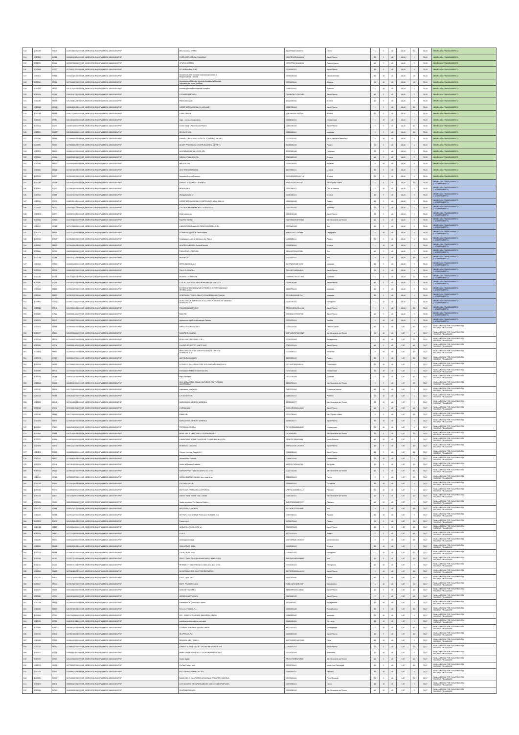| 513 | 1095288 | 67428 | 0139728/02/02/2024/R_MARCHE/GRM/SIP/A/380.50.130/2023/SIP/97 | BELLUCCI STEFANO | BLLSFN66D22G157S | Osimo | 5 | 5 | 40 | 13,33 | 10 | 73,33 | AMMESSA A FINANZIAMENTO |
| 514 | 1095915 | 68034 | 0232881/28/02/2024/R_MARCHE/GRM/SIP/A/380.50.130/2023/SIP/97 | PINTO DI FEDERICA D'ANGELO | DNGFRC87D66A462U | Ascoli Piceno | 10 | 5 | 40 | 13,33 | 5 | 73,33 | AMMESSA A FINANZIAMENTO |
| 515 | 1096088 | 68213 | 0270697/06/03/2024/R_MARCHE/GRM/SIP/A/380.50.130/2023/SIP/97 | SPURIO MATTEO | SPRMTT94H14A462W | Castel di Lama | 10 | 5 | 40 | 13,33 | 5 | 73,33 | AMMESSA A FINANZIAMENTO |
| 516 | 1095418 | 67550 | 0175082/12/02/2024/R_MARCHE/GRM/SIP/A/380.50.130/2023/SIP/97 | CE.SER.FARMA S.R.L. | 01296990441 | Ascoli Piceno | 10 | 5 | 40 | 13,33 | 5 | 73,33 | AMMESSA A FINANZIAMENTO |
| 517 | 1095302 | 67441 | 0131937/01/02/2024/R_MARCHE/GRM/SIP/A/380.50.130/2023/SIP/97 | Assistenza 2000 Societa' Cooperativa Sociale A Responsabilita' Limitata | 01583280449 | Castelraimondo | 10 | 10 | 20 | 13,33 | 20 | 73,33 | AMMESSA A FINANZIAMENTO |
| 518 | 1096616 | 68712 | 0277849/07/03/2024/R_MARCHE/GRM/SIP/A/380.50.130/2023/SIP/97 | Associazione Culturale Musicale Accademia Musicale Internazionale Maria Malibran | 02059450441 | Altidona | 10 | 10 | 20 | 13,33 | 20 | 73,33 | AMMESSA A FINANZIAMENTO |
| 519 | 1096131 | 68257 | 0267675/05/03/2024/R_MARCHE/GRM/SIP/A/380.50.130/2023/SIP/97 | società agricola Monti società semplice | 01885310431 | Pollenza | 5 | 10 | 40 | 13,33 | 5 | 73,33 | AMMESSA A FINANZIAMENTO |
| 520 | 1095591 | 67717 | 0194154/16/02/2024/R_MARCHE/GRM/SIP/A/380.50.130/2023/SIP/97 | CALVARESI MONICA | CLVMNC91C47H769D | Ascoli Piceno | 10 | 5 | 40 | 13,33 | 5 | 73,33 | AMMESSA A FINANZIAMENTO |
| 521 | 1096046 | 68163 | 0252119/01/03/2024/R_MARCHE/GRM/SIP/A/380.50.130/2023/SIP/97 | Patronato ANMIL | 97612440582 | Ancona | 10 | 5 | 40 | 13,33 | 5 | 73,33 | AMMESSA A FINANZIAMENTO |
| 522 | 1096411 | 68529 | 0268046/05/03/2024/R_MARCHE/GRM/SIP/A/380.50.130/2023/SIP/97 | COOPERATIVA SOCIALE IL LEGAME | 02180780443 | Ascoli Piceno | 5 | 5 | 40 | 13,33 | 10 | 73,33 | AMMESSA A FINANZIAMENTO |
| 523 | 1096044 | 68164 | 0236271/28/02/2024/R_MARCHE/GRM/SIP/A/380.50.130/2023/SIP/97 | LORIS VALERI | VLRLRS93A15A271N | Ancona | 10 | 5 | 40 | 13,33 | 5 | 73,33 | AMMESSA A FINANZIAMENTO |
| 524 | 1095615 | 67740 | 0261491/04/03/2024/R_MARCHE/GRM/SIP/A/380.50.130/2023/SIP/97 | Argo - Società Cooperativa | 02399010442 | Grottammare | 5 | 10 | 40 | 13,33 | 5 | 73,33 | AMMESSA A FINANZIAMENTO |
| 525 | 1095124 | 67276 | 0168601/09/02/2024/R_MARCHE/GRM/SIP/A/380.50.130/2023/SIP/97 | Croce Verde ONLUS Ascoli Piceno | 01437780446 | Ascoli Piceno | 5 | 5 | 40 | 13,33 | 10 | 73,33 | AMMESSA A FINANZIAMENTO |
| 526 | 1096065 | 68190 | 0261686/04/03/2024/R_MARCHE/GRM/SIP/A/380.50.130/2023/SIP/97 | DELCICO SRL | 02110440431 | Macerata | 5 | 5 | 40 | 13,33 | 10 | 73,33 | AMMESSA A FINANZIAMENTO |
| 527 | 1096186 | 68311 | 0270888/06/03/2024/R_MARCHE/GRM/SIP/A/380.50.130/2023/SIP/97 | OMNIA CONSULTING SOCIETA' COOPERATIVA A R.L. | 02005530445 | Santa Vittoria in Matenano | 5 | 10 | 40 | 13,33 | 5 | 73,33 | AMMESSA A FINANZIAMENTO |
| 528 | 1096485 | 68595 | 0270809/06/03/2024/R_MARCHE/GRM/SIP/A/380.50.130/2023/SIP/97 | AUSER PROVINCIALE SERRUNGARINA ODV ETS | 90039430410 | Pesaro | 10 | 5 | 40 | 13,33 | 5 | 73,33 | AMMESSA A FINANZIAMENTO |
| 529 | 1095979 | 68102 | 0228921/27/02/2024/R_MARCHE/GRM/SIP/A/380.50.130/2023/SIP/97 | ASSOCIAZIONE LA LENTE APS | 92047830440 | Folignano | 10 | 5 | 40 | 13,33 | 5 | 73,33 | AMMESSA A FINANZIAMENTO |
| 530 | 1095322 | 67461 | 0130858/01/02/2024/R_MARCHE/GRM/SIP/A/380.50.130/2023/SIP/97 | MESSI & PAOLONI SRL | 00109100420 | Ancona | 10 | 5 | 40 | 13,33 | 5 | 73,33 | AMMESSA A FINANZIAMENTO |
| 531 | 1095982 | 68106 | 0234369/28/02/2024/R_MARCHE/GRM/SIP/A/380.50.130/2023/SIP/97 | WILSON SRL | 01983240431 | Recanati | 5 | 10 | 40 | 13,33 | 5 | 73,33 | AMMESSA A FINANZIAMENTO |
| 532 | 1095992 | 68113 | 0274371/06/03/2024/R_MARCHE/GRM/SIP/A/380.50.130/2023/SIP/97 | ADS TENNIS URBANIA | 91007880411 | Urbania | 10 | 5 | 40 | 13,33 | 5 | 73,33 | AMMESSA A FINANZIAMENTO |
| 533 | 1096563 | 68667 | 0276810/07/03/2024/R_MARCHE/GRM/SIP/A/380.50.130/2023/SIP/97 | Avvocato Andrea Rascioni | RSCNDR85D05A271U | Ancona | 10 | 5 | 40 | 13,33 | 5 | 73,33 | AMMESSA A FINANZIAMENTO |
| 534 | 1095636 | 67758 | 0261845/04/03/2024/R_MARCHE/GRM/SIP/A/380.50.130/2023/SIP/97 | OMMAG DI MARZIALI ALBERTO | MRZLRT50C28I324F | Sant'Elpidio a Mare | 5 | 5 | 40 | 13,33 | 10 | 73,33 | AMMESSA A FINANZIAMENTO (I SCORRIMENTO) |
| 535 | 1095855 | 67975 | 0270963/06/03/2024/R_MARCHE/GRM/SIP/A/380.50.130/2023/SIP/97 | WOOP SRLS | 02650840412 | Colli al Metauro | 5 | 10 | 40 | 13,33 | 5 | 73,33 | AMMESSA A FINANZIAMENTO (I SCORRIMENTO) |
| 536 | 1095820 | 67943 | 0214107/22/02/2024/R_MARCHE/GRM/SIP/A/380.50.130/2023/SIP/97 | Workgate Italia srl | 02290140421 | Ancona | 10 | 5 | 40 | 13,33 | 5 | 73,33 | AMMESSA A FINANZIAMENTO (I SCORRIMENTO) |
| 537 | 1095552 | 67679 | 0188526/15/02/2024/R_MARCHE/GRM/SIP/A/380.50.130/2023/SIP/97 | COOPERATIVA SOCIALE L'IMPREVISTO A R.L. ONLUS | 01366340410 | Pesaro | 10 | 5 | 40 | 13,33 | 5 | 73,33 | AMMESSA A FINANZIAMENTO (I SCORRIMENTO) |
| 538 | 1096126 | 68252 | 0258411/04/03/2024/R_MARCHE/GRM/SIP/A/380.50.130/2023/SIP/97 | STUDIO IOMMI-MENICHELLI & ASSOCIATI | 01961750435 | Macerata | 10 | 5 | 40 | 13,33 | 5 | 73,33 | AMMESSA A FINANZIAMENTO (I SCORRIMENTO) |
| 539 | 1095954 | 68075 | 0225097/26/02/2024/R_MARCHE/GRM/SIP/A/380.50.130/2023/SIP/97 | Ditta individuale | 02432510440 | Ascoli Piceno | 10 | 5 | 40 | 13,33 | 5 | 73,33 | AMMESSA A FINANZIAMENTO (I SCORRIMENTO) |
| 540 | 1095343 | 67484 | 0141784/02/02/2024/R_MARCHE/GRM/SIP/A/380.50.130/2023/SIP/97 | FAZZINI TONINO | FZZTNN60H13H769W | San Benedetto del Tronto | 10 | 5 | 40 | 13,33 | 5 | 73,33 | AMMESSA A FINANZIAMENTO (I SCORRIMENTO) |
| 541 | 1096427 | 68544 | 0272178/06/03/2024/R_MARCHE/GRM/SIP/A/380.50.130/2023/SIP/97 | LABORATORIO ANALISI CROCE AZZURRA S.R.L. | 02075400420 | Jesi | 10 | 5 | 40 | 13,33 | 5 | 73,33 | AMMESSA A FINANZIAMENTO (I SCORRIMENTO) |
| 542 | 1096203 | 68328 | 0255157/02/03/2024/R_MARCHE/GRM/SIP/A/380.50.130/2023/SIP/97 | La Valle dei Vigneti di Gioele Marini | MRNGLI93T17H769Y | Castignano | 5 | 10 | 40 | 13,33 | 5 | 73,33 | AMMESSA A FINANZIAMENTO (I SCORRIMENTO) |
| 543 | 1096519 | 68624 | 0278649/07/03/2024/R_MARCHE/GRM/SIP/A/380.50.130/2023/SIP/97 | Il Saltallegro SNC di Bartolucci A e Palo A | 02498990411 | Pesaro | 10 | 5 | 40 | 13,33 | 5 | 73,33 | AMMESSA A FINANZIAMENTO (I SCORRIMENTO) |
| 544 | 1096310 | 68427 | 0272943/06/03/2024/R_MARCHE/GRM/SIP/A/380.50.130/2023/SIP/97 | HUMTELEMED SRL Società Benefit | 02939590432 | Ancona | 5 | 10 | 40 | 13,33 | 5 | 73,33 | AMMESSA A FINANZIAMENTO (I SCORRIMENTO) |
| 545 | 1096442 | 68559 | 0269568/06/03/2024/R_MARCHE/GRM/SIP/A/380.50.130/2023/SIP/97 | TARANTINO LORENZO | TRNLNZ70C21E783L | Jesi | 10 | 5 | 40 | 13,33 | 5 | 73,33 | AMMESSA A FINANZIAMENTO (I SCORRIMENTO) |
| 546 | 1095059 | 67214 | 0063151/16/01/2024/R_MARCHE/GRM/SIP/A/380.50.130/2023/SIP/97 | INGEN S.R.L. | 02104160425 | Jesi | 5 | 5 | 40 | 13,33 | 10 | 73,33 | AMMESSA A FINANZIAMENTO (I SCORRIMENTO) |
| 547 | 1095806 | 67930 | 0244331/29/02/2024/R_MARCHE/GRM/SIP/A/380.50.130/2023/SIP/97 | DITTA INDIVIDUALE | MLTVNI56R48E783W | Macerata | 10 | 5 | 40 | 13,33 | 5 | 73,33 | AMMESSA A FINANZIAMENTO (I SCORRIMENTO) |
| 548 | 1096663 | 68758 | 0280026/07/03/2024/R_MARCHE/GRM/SIP/A/380.50.130/2023/SIP/97 | TASSI ELEONORA | TSSLNR74M59A462V | Ascoli Piceno | 10 | 5 | 40 | 13,33 | 5 | 73,33 | AMMESSA A FINANZIAMENTO (I SCORRIMENTO) |
| 549 | 1095632 | 67754 | 0267511/05/03/2024/R_MARCHE/GRM/SIP/A/380.50.130/2023/SIP/97 | ROMINA LEOMBRUNI | LMBRMN71B64E783D | Macerata | 5 | 5 | 40 | 13,33 | 10 | 73,33 | AMMESSA A FINANZIAMENTO (I SCORRIMENTO) |
| 550 | 1095116 | 67269 | 0101065/25/01/2024/R_MARCHE/GRM/SIP/A/380.50.130/2023/SIP/97 | C.I.A.M. - SOCIETA' A RESPONSABILITA' LIMITATA | 01288740440 | Ascoli Piceno | 10 | 5 | 40 | 13,33 | 5 | 73,33 | AMMESSA A FINANZIAMENTO (I SCORRIMENTO) |
| 551 | 1095143 | 67291 | 0276021/07/03/2024/R_MARCHE/GRM/SIP/A/380.50.130/2023/SIP/97 | ESTETICA TRADIZIONALE IL PROFILO DI PIRRI SIMONA E PETRINI ADUA | 01250760434 | Macerata | 10 | 5 | 40 | 13,33 | 5 | 73,33 | AMMESSA A FINANZIAMENTO (I SCORRIMENTO) |
| 552 | 1096336 | 68457 | 0278525/07/03/2024/R_MARCHE/GRM/SIP/A/380.50.130/2023/SIP/97 | CENTRO ESTERICO BEAUTY CHARM DI CIUCCI SARA | CCCSRA94S53E783T | Macerata | 10 | 5 | 40 | 13,33 | 5 | 73,33 | AMMESSA A FINANZIAMENTO (I SCORRIMENTO) |
| 553 | 1095850 | 67971 | 0219837/24/02/2024/R_MARCHE/GRM/SIP/A/380.50.130/2023/SIP/97 | AGRO SOLE E TERRA SOCIETA' A RESPONSABILITA' LIMITATA SEMPLIFICATA | 02230530442 | Servigliano | 5 | 10 | 40 | 13,33 | 5 | 73,33 | AMMESSA A FINANZIAMENTO (I SCORRIMENTO) |
| 554 | 1095692 | 67808 | 0214795/22/02/2024/R_MARCHE/GRM/SIP/A/380.50.130/2023/SIP/97 | TRANQUILLI ANTHONY | TRNNHN67A27Z401O | Ascoli Piceno | 5 | 5 | 40 | 13,33 | 10 | 73,33 | AMMESSA A FINANZIAMENTO (I SCORRIMENTO) |
| 555 | 1095480 | 67611 | 0185038/14/02/2024/R_MARCHE/GRM/SIP/A/380.50.130/2023/SIP/97 | B&B 700 | MNNNNA74T56H769I | Ascoli Piceno | 10 | 5 | 40 | 13,33 | 5 | 73,33 | AMMESSA A FINANZIAMENTO (I SCORRIMENTO) |
| 556 | 1096501 | 68607 | 0275290/07/03/2024/R_MARCHE/GRM/SIP/A/380.50.130/2023/SIP/97 | Agriturismo Agri Rio di Arcangeli Fabiola | 02002050413 | Tavullia | 5 | 10 | 40 | 13,33 | 5 | 73,33 | AMMESSA A FINANZIAMENTO (I SCORRIMENTO) |
| 557 | 1096323 | 68443 | 0278608/07/03/2024/R_MARCHE/GRM/SIP/A/380.50.130/2023/SIP/97 | VIRTUS COOP. SOCIALE | 02136110448 | Castel di Lama | 10 | 5 | 40 | 6,67 | 10 | 71,67 | NON AMMESSA PER ESAURIMENTO RISORSE FINANZIARIE |
| 558 | 1096277 | 68396 | 0261855/04/03/2024/R_MARCHE/GRM/SIP/A/380.50.130/2023/SIP/97 | GIAMPIERI SIMONA | GMPSMN70P46H769N | San Benedetto del Tronto | 10 | 10 | 40 | 6,67 | 5 | 71,67 | NON AMMESSA PER ESAURIMENTO RISORSE FINANZIARIE |
| 559 | 1096628 | 68729 | 0279106/07/03/2024/R_MARCHE/GRM/SIP/A/380.50.130/2023/SIP/97 | EDILCASA*CACCAMO - S.R.L. | 00092260439 | Serrapetrona | 5 | 10 | 40 | 6,67 | 10 | 71,67 | NON AMMESSA PER ESAURIMENTO RISORSE FINANZIARIE |
| 560 | 1095582 | 67708 | 0185030/14/02/2024/R_MARCHE/GRM/SIP/A/380.50.130/2023/SIP/97 | CALZATURE DETTO SANTE SNC | 00402250443 | Ascoli Piceno | 10 | 5 | 40 | 6,67 | 10 | 71,67 | NON AMMESSA PER ESAURIMENTO RISORSE FINANZIARIE |
| 561 | 1096371 | 68492 | 0278005/07/03/2024/R_MARCHE/GRM/SIP/A/380.50.130/2023/SIP/97 | PANDORA SOCIETA' A RESPOSABILITA' LIMITATA SEMPLIFICATA | 02268380447 | Venarotta | 5 | 10 | 40 | 6,67 | 10 | 71,67 | NON AMMESSA PER ESAURIMENTO RISORSE FINANZIARIE |
| 562 | 1095571 | 67697 | 0225681/27/02/2024/R_MARCHE/GRM/SIP/A/380.50.130/2023/SIP/97 | ALE' MURAGLIA ODV | 92055830415 | Pesaro | 10 | 5 | 40 | 6,67 | 10 | 71,67 | NON AMMESSA PER ESAURIMENTO RISORSE FINANZIARIE |
| 563 | 1096558 | 68661 | 0277389/07/03/2024/R_MARCHE/GRM/SIP/A/380.50.130/2023/SIP/97 | IL CHICCO E LA SPIGA DI DE VITA SIMONA FRANCESCA | DVTSNF79C45H501X | Comunanza | 10 | 10 | 40 | 6,67 | 5 | 71,67 | NON AMMESSA PER ESAURIMENTO RISORSE FINANZIARIE |
| 564 | 1096386 | 68506 | 0277560/07/03/2024/R_MARCHE/GRM/SIP/A/380.50.130/2023/SIP/97 | Fondazione Anffas Grottammare Ets | 01717130445 | Grottammare | 10 | 10 | 40 | 6,67 | 5 | 71,67 | NON AMMESSA PER ESAURIMENTO RISORSE FINANZIARIE |
| 565 | 1096634 | 68734 | 0280341/07/03/2024/R_MARCHE/GRM/SIP/A/380.50.130/2023/SIP/97 | Papa Nicola srl | 01672230438 | Macerata | 5 | 10 | 40 | 6,67 | 10 | 71,67 | NON AMMESSA PER ESAURIMENTO RISORSE FINANZIARIE |
| 566 | 1096041 | 68161 | 0234662/28/02/2024/R_MARCHE/GRM/SIP/A/380.50.130/2023/SIP/97 | ASS. ACCADEMIA DELLA CULTURA E DEL TURISMO SOSTENIBILE | 91041720441 | San Benedetto del Tronto | 5 | 5 | 40 | 6,67 | 15 | 71,67 | NON AMMESSA PER ESAURIMENTO RISORSE FINANZIARIE |
| 567 | 1096237 | 68359 | 0257754/04/03/2024/R_MARCHE/GRM/SIP/A/380.50.130/2023/SIP/97 | Laboratorio NovEra Srl | 01805510433 | Civitanova Marche | 10 | 10 | 40 | 6,67 | 5 | 71,67 | NON AMMESSA PER ESAURIMENTO RISORSE FINANZIARIE |
| 568 | 1096529 | 68631 | 0280204/07/03/2024/R_MARCHE/GRM/SIP/A/380.50.130/2023/SIP/97 | C.R.A.INOX SRL | 01466150412 | Piobbico | 10 | 10 | 40 | 6,67 | 5 | 71,67 | NON AMMESSA PER ESAURIMENTO RISORSE FINANZIARIE |
| 569 | 1096388 | 68508 | 0271914/06/03/2024/R_MARCHE/GRM/SIP/A/380.50.130/2023/SIP/97 | MARCONI SCIARRONI BARBARA | 01788240677 | San Benedetto del Tronto | 10 | 10 | 40 | 6,67 | 5 | 71,67 | NON AMMESSA PER ESAURIMENTO RISORSE FINANZIARIE |
| 570 | 1095049 | 67201 | 0076196/19/01/2024/R_MARCHE/GRM/SIP/A/380.50.130/2023/SIP/97 | L'ARCOLAIO | GNNVLR66R42A462S | Ascoli Piceno | 10 | 5 | 40 | 6,67 | 10 | 71,67 | NON AMMESSA PER ESAURIMENTO RISORSE FINANZIARIE |
| 571 | 1096216 | 68342 | 0261713/04/03/2024/R_MARCHE/GRM/SIP/A/380.50.130/2023/SIP/97 | FAMA SRL | 02512780442 | Sant'Elpidio a Mare | 5 | 5 | 40 | 6,67 | 15 | 71,67 | NON AMMESSA PER ESAURIMENTO RISORSE FINANZIARIE |
| 572 | 1096358 | 68479 | 0276954/07/03/2024/R_MARCHE/GRM/SIP/A/380.50.130/2023/SIP/97 | MARCONI SCIARRONI BARBARA | 01788240677 | Ascoli Piceno | 10 | 10 | 40 | 6,67 | 5 | 71,67 | NON AMMESSA PER ESAURIMENTO RISORSE FINANZIARIE |
| 573 | 1095822 | 67945 | 0241254/29/02/2024/R_MARCHE/GRM/SIP/A/380.50.130/2023/SIP/97 | PISTOLESI CHIARA | PSTCHR84M69C469V | Grottammare | 10 | 10 | 40 | 6,67 | 5 | 71,67 | NON AMMESSA PER ESAURIMENTO RISORSE FINANZIARIE |
| 574 | 1095325 | 67464 | 0267543/05/03/2024/R_MARCHE/GRM/SIP/A/380.50.130/2023/SIP/97 | BENE SAS DI VENTURELLI GUERRIERO E C. | 04045830405 | San Benedetto del Tronto | 10 | 5 | 40 | 6,67 | 10 | 71,67 | NON AMMESSA PER ESAURIMENTO RISORSE FINANZIARIE |
| 575 | 1095775 | 67894 | 0218559/23/02/2024/R_MARCHE/GRM/SIP/A/380.50.130/2023/SIP/97 | LAVANDERIA BOLLE DI SAPONE DI SDRUBOLINI KATIA | SDRKTA73E44E388X | Monte Roberto | 10 | 10 | 40 | 6,67 | 5 | 71,67 | NON AMMESSA PER ESAURIMENTO RISORSE FINANZIARIE |
| 576 | 1095159 | 67306 | 0096473/25/01/2024/R_MARCHE/GRM/SIP/A/380.50.130/2023/SIP/97 | DI MARZIO CLAUDIO | DMRCLD70D17F205X | Ascoli Piceno | 10 | 5 | 40 | 6,67 | 10 | 71,67 | NON AMMESSA PER ESAURIMENTO RISORSE FINANZIARIE |
| 577 | 1095008 | 67163 | 0244808/29/02/2024/R_MARCHE/GRM/SIP/A/380.50.130/2023/SIP/97 | Comete Impresa Sociale Srl | 02443490442 | Ascoli Piceno | 10 | 5 | 40 | 6,67 | 10 | 71,67 | NON AMMESSA PER ESAURIMENTO RISORSE FINANZIARIE |
| 578 | 1096225 | 68350 | 0274696/06/03/2024/R_MARCHE/GRM/SIP/A/380.50.130/2023/SIP/97 | Associazioni Culturali | 02433620446 | Grottammare | 10 | 10 | 40 | 6,67 | 5 | 71,67 | NON AMMESSA PER ESAURIMENTO RISORSE FINANZIARIE |
| 579 | 1095053 | 67208 | 0267461/05/03/2024/R_MARCHE/GRM/SIP/A/380.50.130/2023/SIP/97 | Studio d Muratori Raffaella | MRTRFL73P51A271A | Senigallia | 10 | 5 | 40 | 6,67 | 10 | 71,67 | NON AMMESSA PER ESAURIMENTO RISORSE FINANZIARIE |
| 580 | 1096511 | 68617 | 0278841/07/03/2024/R_MARCHE/GRM/SIP/A/380.50.130/2023/SIP/97 | MARCHEFRUTTA DI ASCANI N. & C. SAS | 00700210446 | San Benedetto del Tronto | 10 | 5 | 40 | 6,67 | 10 | 71,67 | NON AMMESSA PER ESAURIMENTO RISORSE FINANZIARIE |
| 581 | 1096425 | 68541 | 0276002/07/03/2024/R_MARCHE/GRM/SIP/A/380.50.130/2023/SIP/97 | COOSS MARCHE ONLUS soc. coop. p. a. | 00459560421 | Fermo | 5 | 5 | 40 | 6,67 | 15 | 71,67 | NON AMMESSA PER ESAURIMENTO RISORSE FINANZIARIE |
| 582 | 1095011 | 67166 | 0270242/06/03/2024/R_MARCHE/GRM/SIP/A/380.50.130/2023/SIP/97 | STUDIO ESA SRL | 01896860432 | Corridonia | 10 | 10 | 40 | 6,67 | 5 | 71,67 | NON AMMESSA PER ESAURIMENTO RISORSE FINANZIARIE |
| 583 | 1095649 | 67770 | 0244868/29/02/2024/R_MARCHE/GRM/SIP/A/380.50.130/2023/SIP/97 | DOTT.AGR.FRANCESCO LEPORONI | LPRFNC64M08D451X | Fabriano | 10 | 10 | 40 | 6,67 | 5 | 71,67 | NON AMMESSA PER ESAURIMENTO RISORSE FINANZIARIE |
| 584 | 1095277 | 67420 | 0164426/08/02/2024/R_MARCHE/GRM/SIP/A/380.50.130/2023/SIP/97 | mano a mano società coop. sociale | 02150130447 | San Benedetto del Tronto | 10 | 5 | 40 | 6,67 | 10 | 71,67 | NON AMMESSA PER ESAURIMENTO RISORSE FINANZIARIE |
| 585 | 1095361 | 67498 | 0255499/03/03/2024/R_MARCHE/GRM/SIP/A/380.50.130/2023/SIP/97 | Studio dentistico Dr. Caterina Buldrini | BLDCRN54C48D451Z | Fabriano | 10 | 10 | 40 | 6,67 | 5 | 71,67 | NON AMMESSA PER ESAURIMENTO RISORSE FINANZIARIE |
| 586 | 1095702 | 67814 | 0209212/21/02/2024/R_MARCHE/GRM/SIP/A/380.50.130/2023/SIP/97 | AVV. ROSATI ANDREA | RSTNDR71T05E388E | Jesi | 5 | 5 | 40 | 6,67 | 15 | 71,67 | NON AMMESSA PER ESAURIMENTO RISORSE FINANZIARIE |
| 587 | 1095626 | 67748 | 0227914/27/02/2024/R_MARCHE/GRM/SIP/A/380.50.130/2023/SIP/97 | ISTITUTO CULTURALE PAOLUCCI BURATTI S.C. | 00827790411 | Pergola | 10 | 10 | 40 | 6,67 | 5 | 71,67 | NON AMMESSA PER ESAURIMENTO RISORSE FINANZIARIE |
| 588 | 1096151 | 68279 | 0252529/01/03/2024/R_MARCHE/GRM/SIP/A/380.50.130/2023/SIP/97 | Prebord s.r.l. | 02708070418 | Pesaro | 10 | 5 | 40 | 6,67 | 10 | 71,67 | NON AMMESSA PER ESAURIMENTO RISORSE FINANZIARIE |
| 589 | 1095813 | 67937 | 0217080/23/02/2024/R_MARCHE/GRM/SIP/A/380.50.130/2023/SIP/97 | ADRIATICA PUBBLICITA' srl | 00276970449 | Ascoli Piceno | 10 | 5 | 40 | 6,67 | 10 | 71,67 | NON AMMESSA PER ESAURIMENTO RISORSE FINANZIARIE |
| 590 | 1096291 | 68410 | 0271721/06/03/2024/R_MARCHE/GRM/SIP/A/380.50.130/2023/SIP/97 | A.I.A.S. | 92002220413 | Pesaro | 5 | 5 | 40 | 6,67 | 15 | 71,67 | NON AMMESSA PER ESAURIMENTO RISORSE FINANZIARIE |
| 591 | 1096035 | 68152 | 0235337/28/02/2024/R_MARCHE/GRM/SIP/A/380.50.130/2023/SIP/97 | andreagiantomassi | GNTNDR82E12E388X | Montemarciano | 5 | 5 | 40 | 6,67 | 15 | 71,67 | NON AMMESSA PER ESAURIMENTO RISORSE FINANZIARIE |
| 592 | 1096098 | 68224 | 0265685/05/03/2024/R_MARCHE/GRM/SIP/A/380.50.130/2023/SIP/97 | CNA SERVIZI S.R.L. | 02835040425 | Ancona | 10 | 10 | 40 | 6,67 | 5 | 71,67 | NON AMMESSA PER ESAURIMENTO RISORSE FINANZIARIE |
| 593 | 1096564 | 68143 | 0278852/07/03/2024/R_MARCHE/GRM/SIP/A/380.50.130/2023/SIP/97 | LAGRU PLAY SRLS | 02329970442 | Servigliano | 5 | 10 | 40 | 6,67 | 10 | 71,67 | NON AMMESSA PER ESAURIMENTO RISORSE FINANZIARIE |
| 594 | 1095916 | 68035 | 0225077/26/02/2024/R_MARCHE/GRM/SIP/A/380.50.130/2023/SIP/97 | ZERO TEXTILE LAB DI ROMAGNOLI FRANCESCO | RMGFNC83R04E388J | Jesi | 10 | 5 | 40 | 6,67 | 10 | 71,67 | NON AMMESSA PER ESAURIMENTO RISORSE FINANZIARIE |
| 595 | 1095062 | 67216 | 0058057/15/01/2024/R_MARCHE/GRM/SIP/A/380.50.130/2023/SIP/97 | REHABILITY DI CERAVOLO GIANLUCA & C. S.N.C. | 02752640413 | Fermignano | 10 | 10 | 40 | 6,67 | 5 | 71,67 | NON AMMESSA PER ESAURIMENTO RISORSE FINANZIARIE |
| 596 | 1096322 | 68437 | 0273114/06/03/2024/R_MARCHE/GRM/SIP/A/380.50.130/2023/SIP/97 | RS ARTMAKER DI SGATTONI RICCARDO | SGTRCR69H09A462X | Ascoli Piceno | 5 | 10 | 40 | 6,67 | 10 | 71,67 | NON AMMESSA PER ESAURIMENTO RISORSE FINANZIARIE |
| 597 | 1095292 | 67429 | 0241212/29/02/2024/R_MARCHE/GRM/SIP/A/380.50.130/2023/SIP/97 | O.M.T. i.p.m. s.a.s. | 01111030449 | Fermo | 10 | 5 | 40 | 6,67 | 10 | 71,67 | NON AMMESSA PER ESAURIMENTO RISORSE FINANZIARIE |
| 598 | 1096627 | 68727 | 0279570/07/03/2024/R_MARCHE/GRM/SIP/A/380.50.130/2023/SIP/97 | DOTT. PALMIERI LUIGI | PLMLGU74H07E388P | Castelbellino | 5 | 10 | 40 | 6,67 | 10 | 71,67 | NON AMMESSA PER ESAURIMENTO RISORSE FINANZIARIE |
| 599 | 1096075 | 68198 | 0260436/04/03/2024/R_MARCHE/GRM/SIP/A/380.50.130/2023/SIP/97 | SIMONETTI AMBRA | SMNMBR92B61A462S | Ascoli Piceno | 10 | 5 | 40 | 6,67 | 10 | 71,67 | NON AMMESSA PER ESAURIMENTO RISORSE FINANZIARIE |
| 600 | 1095680 | 67796 | 0262161/04/03/2024/R_MARCHE/GRM/SIP/A/380.50.130/2023/SIP/97 | WEBEING.NET SCARL | 02109410445 | Ascoli Piceno | 5 | 5 | 40 | 6,67 | 15 | 71,67 | NON AMMESSA PER ESAURIMENTO RISORSE FINANZIARIE |
| 601 | 1096258 | 68374 | 0273806/06/03/2024/R_MARCHE/GRM/SIP/A/380.50.130/2023/SIP/97 | FantaWood di Quacquarini Marco | 1871840433 | Serrapetrona | 10 | 10 | 40 | 6,67 | 5 | 71,67 | NON AMMESSA PER ESAURIMENTO RISORSE FINANZIARIE |
| 602 | 1096346 | 68467 | 0267887/05/03/2024/R_MARCHE/GRM/SIP/A/380.50.130/2023/SIP/97 | R.O.L.A. FOOD S.R.L. | 01886880440 | Roccafluvione | 10 | 5 | 40 | 6,67 | 10 | 71,67 | NON AMMESSA PER ESAURIMENTO RISORSE FINANZIARIE |
| 603 | 1095433 | 67566 | 0161786/08/02/2024/R_MARCHE/GRM/SIP/A/380.50.130/2023/SIP/97 | CRI - COMITATO LOCALE MACERATA ONLUS | 01840800435 | Macerata | 10 | 10 | 40 | 6,67 | 5 | 71,67 | NON AMMESSA PER ESAURIMENTO RISORSE FINANZIARIE |
| 604 | 1095589 | 67715 | 0188161/15/02/2024/R_MARCHE/GRM/SIP/A/380.50.130/2023/SIP/97 | pubblica assistenza avis corinaldo | 01134140423 | Corinaldo | 10 | 10 | 40 | 6,67 | 5 | 71,67 | NON AMMESSA PER ESAURIMENTO RISORSE FINANZIARIE |
| 605 | 1095196 | 67340 | 0097887/25/01/2024/R_MARCHE/GRM/SIP/A/380.50.130/2023/SIP/97 | CONFRATERNITA DI MISERICORDIA | 81002470441 | Montegiorgio | 5 | 10 | 40 | 6,67 | 10 | 71,67 | NON AMMESSA PER ESAURIMENTO RISORSE FINANZIARIE |
| 606 | 1095782 | 67902 | 0274567/06/03/2024/R_MARCHE/GRM/SIP/A/380.50.130/2023/SIP/97 | IN OPERA S.P.A | 02081800688 | Ascoli Piceno | 10 | 5 | 40 | 6,67 | 10 | 71,67 | NON AMMESSA PER ESAURIMENTO RISORSE FINANZIARIE |
| 607 | 1095843 | 67963 | 0219844/24/02/2024/R_MARCHE/GRM/SIP/A/380.50.130/2023/SIP/97 | ROSARIA MESTICHELLI | MSTRSR85T42H769M | Ostra | 10 | 10 | 40 | 6,67 | 5 | 71,67 | NON AMMESSA PER ESAURIMENTO RISORSE FINANZIARIE |
| 608 | 1096626 | 68730 | 0278884/07/03/2024/R_MARCHE/GRM/SIP/A/380.50.130/2023/SIP/97 | IONIA DI ALESI DANIA E COSTANTINI GIORGIA SNC | 02344470444 | Ascoli Piceno | 10 | 5 | 40 | 6,67 | 10 | 71,67 | NON AMMESSA PER ESAURIMENTO RISORSE FINANZIARIE |
| 609 | 1095652 | 67773 | 0196666/19/02/2024/R_MARCHE/GRM/SIP/A/380.50.130/2023/SIP/97 | BIMBI A BORDO SOCIETA' COOPERATIVA SOCIALE | 02522620448 | Amandola | 10 | 10 | 40 | 6,67 | 5 | 71,67 | NON AMMESSA PER ESAURIMENTO RISORSE FINANZIARIE |
| 610 | 1095570 | 67696 | 0262220/04/03/2024/R_MARCHE/GRM/SIP/A/380.50.130/2023/SIP/97 | Studio legale | PRZCST66R52H769K | San Benedetto del Tronto | 10 | 5 | 40 | 6,67 | 10 | 71,67 | NON AMMESSA PER ESAURIMENTO RISORSE FINANZIARIE |
| 611 | 1096571 | 68674 | 0277905/07/03/2024/R_MARCHE/GRM/SIP/A/380.50.130/2023/SIP/97 | Tip Tap Factory s.r.l. | 02519720441 | Monte San Pietrangeli | 10 | 5 | 40 | 6,67 | 10 | 71,67 | NON AMMESSA PER ESAURIMENTO RISORSE FINANZIARIE |
| 612 | 1095206 | 67355 | 0103896/26/01/2024/R_MARCHE/GRM/SIP/A/380.50.130/2023/SIP/97 | FAST SERVICE MARCHE SRL | 01134150422 | Fabriano | 10 | 10 | 40 | 6,67 | 5 | 71,67 | NON AMMESSA PER ESAURIMENTO RISORSE FINANZIARIE |
| 613 | 1096436 | 68551 | 0276106/07/03/2024/R_MARCHE/GRM/SIP/A/380.50.130/2023/SIP/97 | MAMI SNC DI GASPARRINI ARIANNA & PROSPERI MICHELA | 02074220431 | Porto Recanati | 10 | 5 | 40 | 6,67 | 10 | 71,67 | NON AMMESSA PER ESAURIMENTO RISORSE FINANZIARIE |
| 614 | 1095157 | 67304 | 0088592/23/01/2024/R_MARCHE/GRM/SIP/A/380.50.130/2023/SIP/97 | LOV SOCIETA' A RESPONSABILITA' LIMITATA SEMPLIFICATA | 02857830422 | Osimo | 10 | 10 | 40 | 6,67 | 5 | 71,67 | NON AMMESSA PER ESAURIMENTO RISORSE FINANZIARIE |
| 615 | 1095918 | 68037 | 0249296/01/03/2024/R_MARCHE/GRM/SIP/A/380.50.130/2023/SIP/97 | CUSTOMIZING SRL | 02362590446 | San Benedetto del Tronto | 10 | 10 | 40 | 6,67 | 5 | 71,67 | NON AMMESSA PER ESAURIMENTO RISORSE FINANZIARIE |